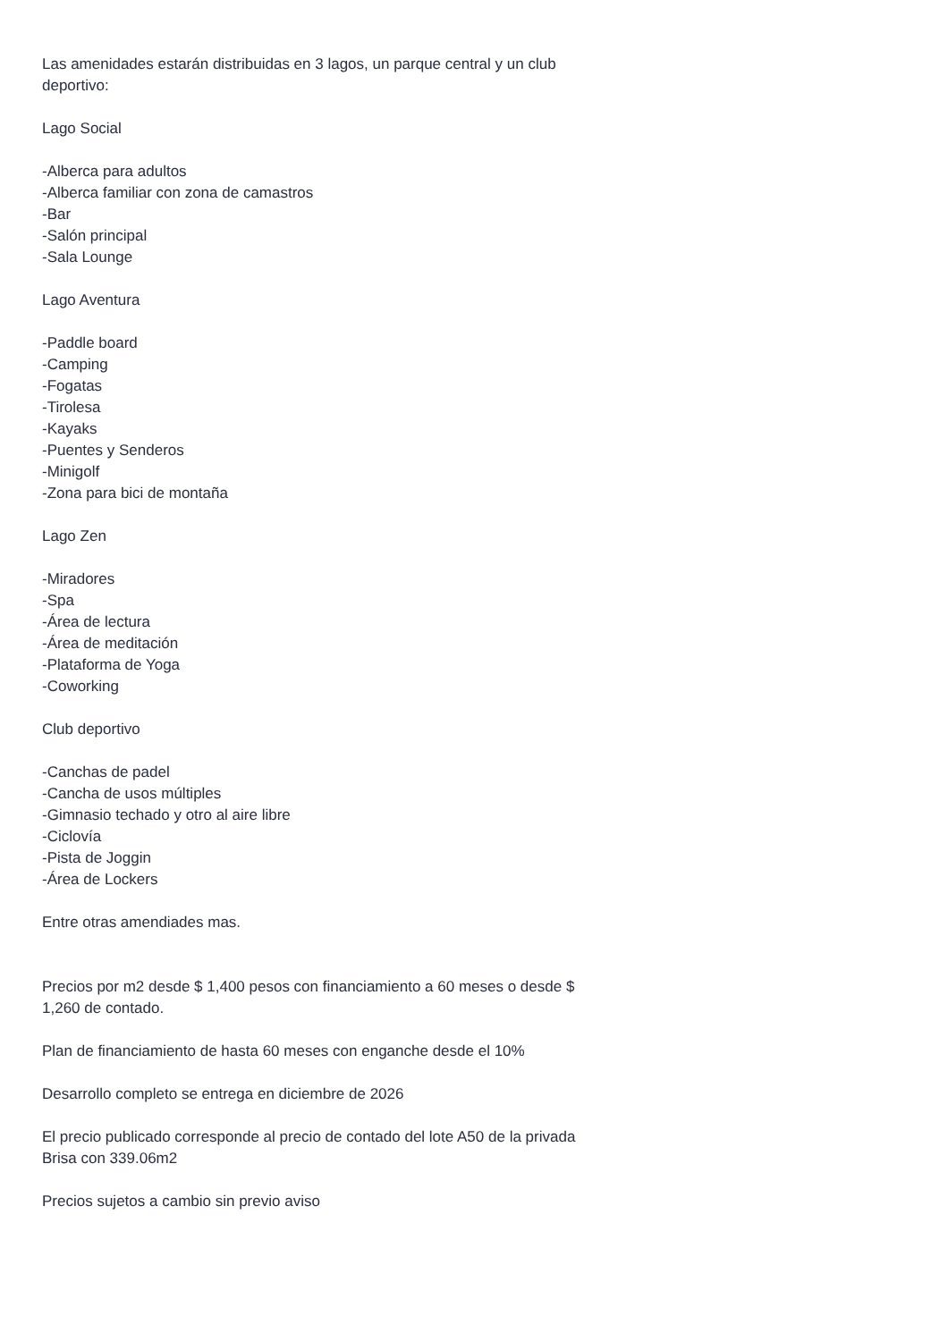Las amenidades estarán distribuidas en 3 lagos, un parque central y un club deportivo:
Lago Social
-Alberca para adultos
-Alberca familiar con zona de camastros
-Bar
-Salón principal
-Sala Lounge
Lago Aventura
-Paddle board
-Camping
-Fogatas
-Tirolesa
-Kayaks
-Puentes y Senderos
-Minigolf
-Zona para bici de montaña
Lago Zen
-Miradores
-Spa
-Área de lectura
-Área de meditación
-Plataforma de Yoga
-Coworking
Club deportivo
-Canchas de padel
-Cancha de usos múltiples
-Gimnasio techado y otro al aire libre
-Ciclovía
-Pista de Joggin
-Área de Lockers
Entre otras amendiades mas.
Precios por m2 desde $ 1,400 pesos con financiamiento a 60 meses o desde $ 1,260 de contado.
Plan de financiamiento de hasta 60 meses con enganche desde el 10%
Desarrollo completo se entrega en diciembre de 2026
El precio publicado corresponde al precio de contado del lote A50 de la privada Brisa con 339.06m2
Precios sujetos a cambio sin previo aviso